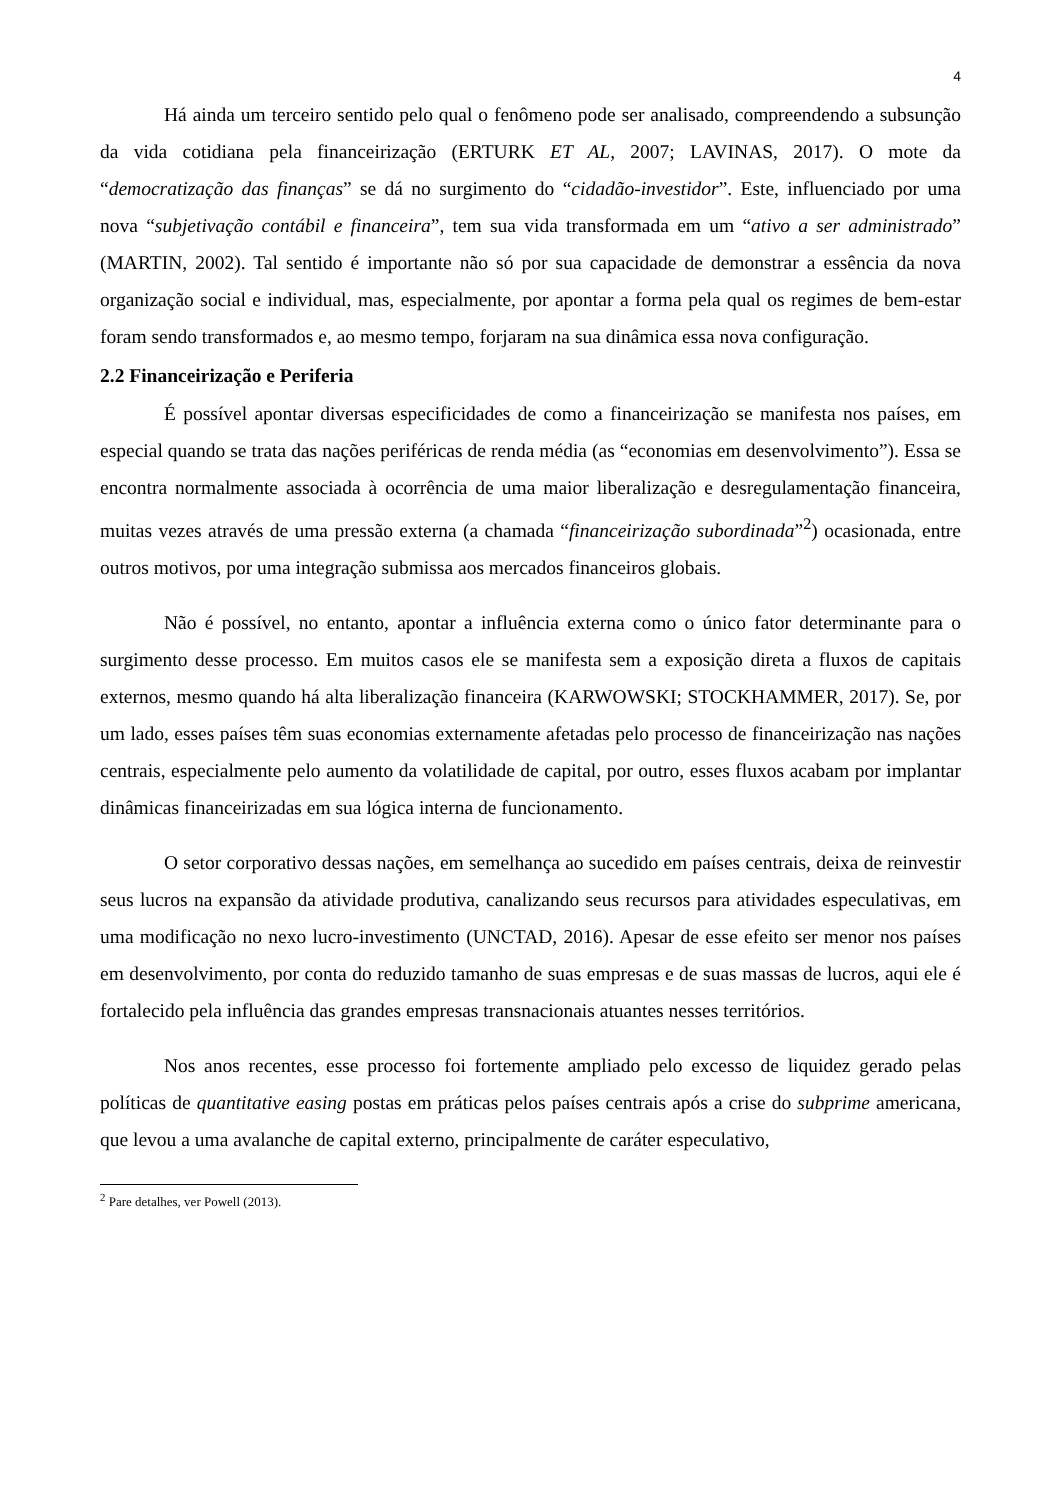4
Há ainda um terceiro sentido pelo qual o fenômeno pode ser analisado, compreendendo a subsunção da vida cotidiana pela financeirização (ERTURK ET AL, 2007; LAVINAS, 2017). O mote da “democratização das finanças” se dá no surgimento do “cidadão-investidor”. Este, influenciado por uma nova “subjetivação contábil e financeira”, tem sua vida transformada em um “ativo a ser administrado” (MARTIN, 2002). Tal sentido é importante não só por sua capacidade de demonstrar a essência da nova organização social e individual, mas, especialmente, por apontar a forma pela qual os regimes de bem-estar foram sendo transformados e, ao mesmo tempo, forjaram na sua dinâmica essa nova configuração.
2.2 Financeirização e Periferia
É possível apontar diversas especificidades de como a financeirização se manifesta nos países, em especial quando se trata das nações periféricas de renda média (as “economias em desenvolvimento”). Essa se encontra normalmente associada à ocorrência de uma maior liberalização e desregulamentação financeira, muitas vezes através de uma pressão externa (a chamada “financeirização subordinada”<sup>2</sup>) ocasionada, entre outros motivos, por uma integração submissa aos mercados financeiros globais.
Não é possível, no entanto, apontar a influência externa como o único fator determinante para o surgimento desse processo. Em muitos casos ele se manifesta sem a exposição direta a fluxos de capitais externos, mesmo quando há alta liberalização financeira (KARWOWSKI; STOCKHAMMER, 2017). Se, por um lado, esses países têm suas economias externamente afetadas pelo processo de financeirização nas nações centrais, especialmente pelo aumento da volatilidade de capital, por outro, esses fluxos acabam por implantar dinâmicas financeirizadas em sua lógica interna de funcionamento.
O setor corporativo dessas nações, em semelhança ao sucedido em países centrais, deixa de reinvestir seus lucros na expansão da atividade produtiva, canalizando seus recursos para atividades especulativas, em uma modificação no nexo lucro-investimento (UNCTAD, 2016). Apesar de esse efeito ser menor nos países em desenvolvimento, por conta do reduzido tamanho de suas empresas e de suas massas de lucros, aqui ele é fortalecido pela influência das grandes empresas transnacionais atuantes nesses territórios.
Nos anos recentes, esse processo foi fortemente ampliado pelo excesso de liquidez gerado pelas políticas de quantitative easing postas em práticas pelos países centrais após a crise do subprime americana, que levou a uma avalanche de capital externo, principalmente de caráter especulativo,
<sup>2</sup> Pare detalhes, ver Powell (2013).